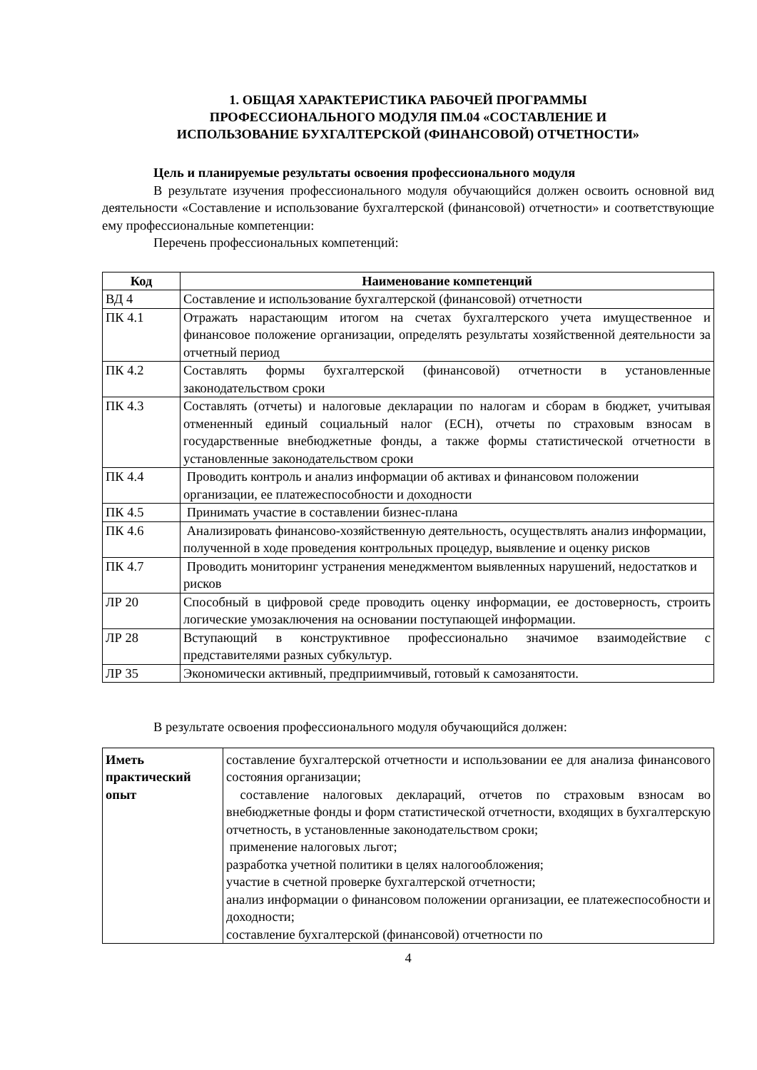1. ОБЩАЯ ХАРАКТЕРИСТИКА РАБОЧЕЙ ПРОГРАММЫ
ПРОФЕССИОНАЛЬНОГО МОДУЛЯ ПМ.04 «СОСТАВЛЕНИЕ И
ИСПОЛЬЗОВАНИЕ БУХГАЛТЕРСКОЙ (ФИНАНСОВОЙ) ОТЧЕТНОСТИ»
Цель и планируемые результаты освоения профессионального модуля
В результате изучения профессионального модуля обучающийся должен освоить основной вид деятельности «Составление и использование бухгалтерской (финансовой) отчетности» и соответствующие ему профессиональные компетенции:
Перечень профессиональных компетенций:
| Код | Наименование компетенций |
| --- | --- |
| ВД 4 | Составление и использование бухгалтерской (финансовой) отчетности |
| ПК 4.1 | Отражать нарастающим итогом на счетах бухгалтерского учета имущественное и финансовое положение организации, определять результаты хозяйственной деятельности за отчетный период |
| ПК 4.2 | Составлять формы бухгалтерской (финансовой) отчетности в установленные законодательством сроки |
| ПК 4.3 | Составлять (отчеты) и налоговые декларации по налогам и сборам в бюджет, учитывая отмененный единый социальный налог (ЕСН), отчеты по страховым взносам в государственные внебюджетные фонды, а также формы статистической отчетности в установленные законодательством сроки |
| ПК 4.4 | Проводить контроль и анализ информации об активах и финансовом положении организации, ее платежеспособности и доходности |
| ПК 4.5 | Принимать участие в составлении бизнес-плана |
| ПК 4.6 | Анализировать финансово-хозяйственную деятельность, осуществлять анализ информации, полученной в ходе проведения контрольных процедур, выявление и оценку рисков |
| ПК 4.7 | Проводить мониторинг устранения менеджментом выявленных нарушений, недостатков и рисков |
| ЛР 20 | Способный в цифровой среде проводить оценку информации, ее достоверность, строить логические умозаключения на основании поступающей информации. |
| ЛР 28 | Вступающий в конструктивное профессионально значимое взаимодействие с представителями разных субкультур. |
| ЛР 35 | Экономически активный, предприимчивый, готовый к самозанятости. |
В результате освоения профессионального модуля обучающийся должен:
| Иметь практический опыт | составление бухгалтерской отчетности и использовании ее для анализа финансового состояния организации; составление налоговых деклараций, отчетов по страховым взносам во внебюджетные фонды и форм статистической отчетности, входящих в бухгалтерскую отчетность, в установленные законодательством сроки; применение налоговых льгот; разработка учетной политики в целях налогообложения; участие в счетной проверке бухгалтерской отчетности; анализ информации о финансовом положении организации, ее платежеспособности и доходности; составление бухгалтерской (финансовой) отчетности по |
4